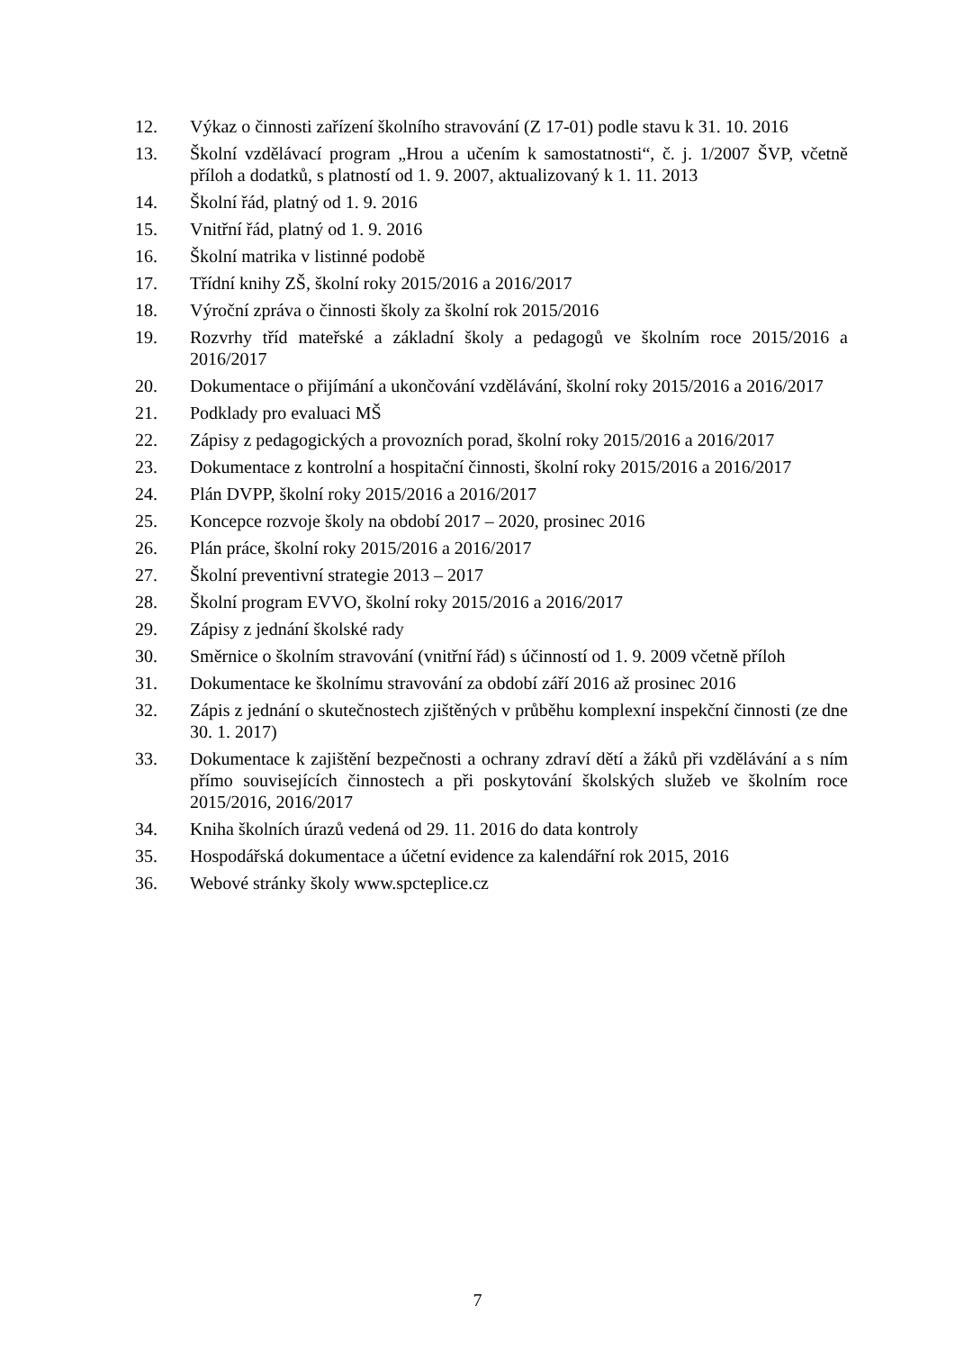12. Výkaz o činnosti zařízení školního stravování (Z 17-01) podle stavu k 31. 10. 2016
13. Školní vzdělávací program „Hrou a učením k samostatnosti“, č. j. 1/2007 ŠVP, včetně příloh a dodatků, s platností od 1. 9. 2007, aktualizovaný k 1. 11. 2013
14. Školní řád, platný od 1. 9. 2016
15. Vnitřní řád, platný od 1. 9. 2016
16. Školní matrika v listinné podobě
17. Třídní knihy ZŠ, školní roky 2015/2016 a 2016/2017
18. Výroční zpráva o činnosti školy za školní rok 2015/2016
19. Rozvrhy tříd mateřské a základní školy a pedagogů ve školním roce 2015/2016 a 2016/2017
20. Dokumentace o přijímání a ukončování vzdělávání, školní roky 2015/2016 a 2016/2017
21. Podklady pro evaluaci MŠ
22. Zápisy z pedagogických a provozních porad, školní roky 2015/2016 a 2016/2017
23. Dokumentace z kontrolní a hospitační činnosti, školní roky 2015/2016 a 2016/2017
24. Plán DVPP, školní roky 2015/2016 a 2016/2017
25. Koncepce rozvoje školy na období 2017 – 2020, prosinec 2016
26. Plán práce, školní roky 2015/2016 a 2016/2017
27. Školní preventivní strategie 2013 – 2017
28. Školní program EVVO, školní roky 2015/2016 a 2016/2017
29. Zápisy z jednání školské rady
30. Směrnice o školním stravování (vnitřní řád) s účinností od 1. 9. 2009 včetně příloh
31. Dokumentace ke školnímu stravování za období září 2016 až prosinec 2016
32. Zápis z jednání o skutečnostech zjištěných v průběhu komplexní inspekční činnosti (ze dne 30. 1. 2017)
33. Dokumentace k zajištění bezpečnosti a ochrany zdraví dětí a žáků při vzdělávání a s ním přímo souvisejících činnostech a při poskytování školských služeb ve školním roce 2015/2016, 2016/2017
34. Kniha školních úrazů vedená od 29. 11. 2016 do data kontroly
35. Hospodářská dokumentace a účetní evidence za kalendářní rok 2015, 2016
36. Webové stránky školy www.spcteplice.cz
7